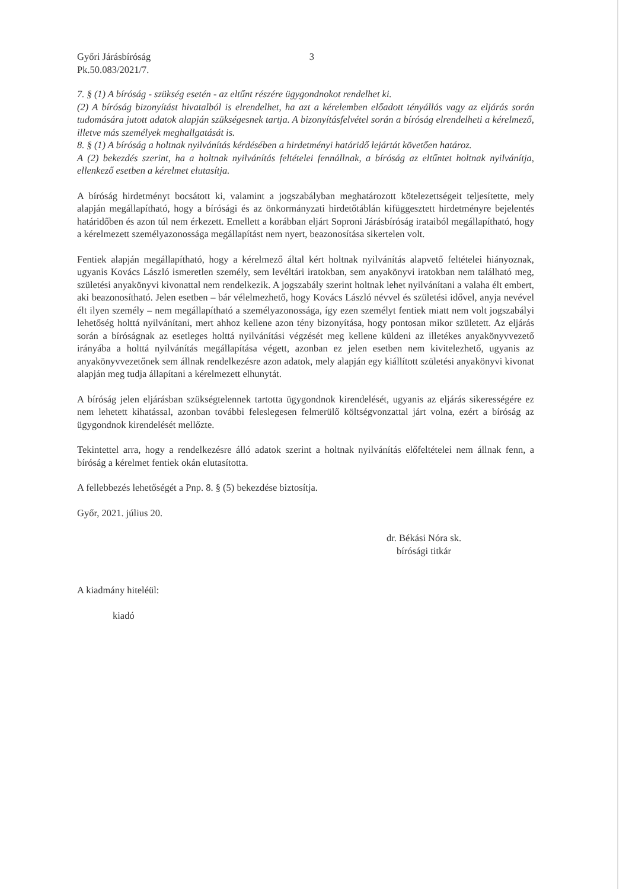Győri Járásbíróság
Pk.50.083/2021/7.
3
7. § (1) A bíróság - szükség esetén - az eltűnt részére ügygondnokot rendelhet ki.
(2) A bíróság bizonyítást hivatalból is elrendelhet, ha azt a kérelemben előadott tényállás vagy az eljárás során tudomására jutott adatok alapján szükségesnek tartja. A bizonyításfelvétel során a bíróság elrendelheti a kérelmező, illetve más személyek meghallgatását is.
8. § (1) A bíróság a holtnak nyilvánítás kérdésében a hirdetményi határidő lejártát követően határoz.
A (2) bekezdés szerint, ha a holtnak nyilvánítás feltételei fennállnak, a bíróság az eltűntet holtnak nyilvánítja, ellenkező esetben a kérelmet elutasítja.
A bíróság hirdetményt bocsátott ki, valamint a jogszabályban meghatározott kötelezettségeit teljesítette, mely alapján megállapítható, hogy a bírósági és az önkormányzati hirdetőtáblán kifüggesztett hirdetményre bejelentés határidőben és azon túl nem érkezett. Emellett a korábban eljárt Soproni Járásbíróság irataiból megállapítható, hogy a kérelmezett személyazonossága megállapítást nem nyert, beazonosítása sikertelen volt.
Fentiek alapján megállapítható, hogy a kérelmező által kért holtnak nyilvánítás alapvető feltételei hiányoznak, ugyanis Kovács László ismeretlen személy, sem levéltári iratokban, sem anyakönyvi iratokban nem található meg, születési anyakönyvi kivonattal nem rendelkezik. A jogszabály szerint holtnak lehet nyilvánítani a valaha élt embert, aki beazonosítható. Jelen esetben – bár vélelmezhető, hogy Kovács László névvel és születési idővel, anyja nevével élt ilyen személy – nem megállapítható a személyazonossága, így ezen személyt fentiek miatt nem volt jogszabályi lehetőség holttá nyilvánítani, mert ahhoz kellene azon tény bizonyítása, hogy pontosan mikor született. Az eljárás során a bíróságnak az esetleges holttá nyilvánítási végzését meg kellene küldeni az illetékes anyakönyvvezető irányába a holttá nyilvánítás megállapítása végett, azonban ez jelen esetben nem kivitelezhető, ugyanis az anyakönyvvezetőnek sem állnak rendelkezésre azon adatok, mely alapján egy kiállított születési anyakönyvi kivonat alapján meg tudja állapítani a kérelmezett elhunytát.
A bíróság jelen eljárásban szükségtelennek tartotta ügygondnok kirendelését, ugyanis az eljárás sikerességére ez nem lehetett kihatással, azonban további feleslegesen felmerülő költségvonzattal járt volna, ezért a bíróság az ügygondnok kirendelését mellőzte.
Tekintettel arra, hogy a rendelkezésre álló adatok szerint a holtnak nyilvánítás előfeltételei nem állnak fenn, a bíróság a kérelmet fentiek okán elutasította.
A fellebbezés lehetőségét a Pnp. 8. § (5) bekezdése biztosítja.
Győr, 2021. július 20.
dr. Békási Nóra sk.
bírósági titkár
A kiadmány hiteléül:
kiadó